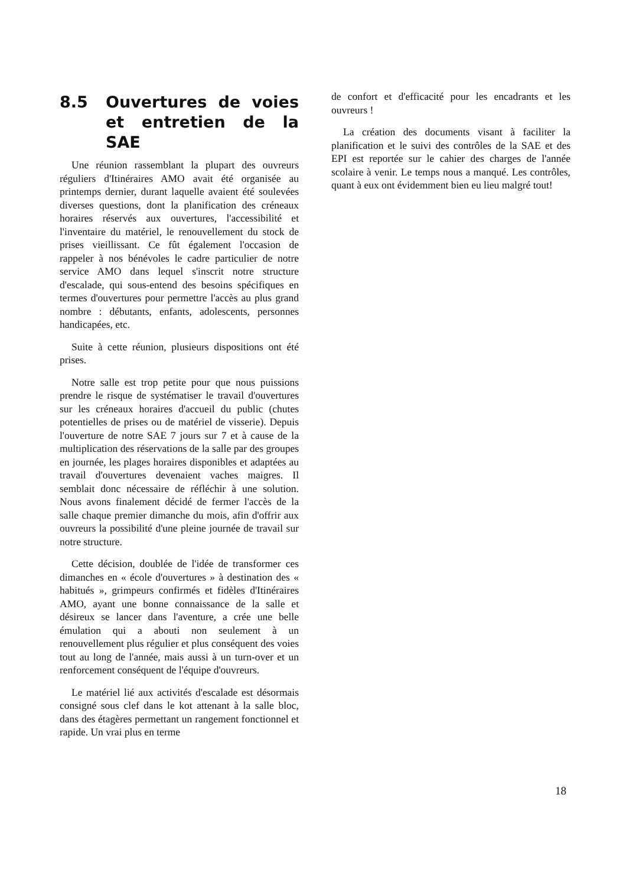8.5 Ouvertures de voies et entretien de la SAE
Une réunion rassemblant la plupart des ouvreurs réguliers d'Itinéraires AMO avait été organisée au printemps dernier, durant laquelle avaient été soulevées diverses questions, dont la planification des créneaux horaires réservés aux ouvertures, l'accessibilité et l'inventaire du matériel, le renouvellement du stock de prises vieillissant. Ce fût également l'occasion de rappeler à nos bénévoles le cadre particulier de notre service AMO dans lequel s'inscrit notre structure d'escalade, qui sous-entend des besoins spécifiques en termes d'ouvertures pour permettre l'accès au plus grand nombre : débutants, enfants, adolescents, personnes handicapées, etc.
Suite à cette réunion, plusieurs dispositions ont été prises.
Notre salle est trop petite pour que nous puissions prendre le risque de systématiser le travail d'ouvertures sur les créneaux horaires d'accueil du public (chutes potentielles de prises ou de matériel de visserie). Depuis l'ouverture de notre SAE 7 jours sur 7 et à cause de la multiplication des réservations de la salle par des groupes en journée, les plages horaires disponibles et adaptées au travail d'ouvertures devenaient vaches maigres. Il semblait donc nécessaire de réfléchir à une solution. Nous avons finalement décidé de fermer l'accès de la salle chaque premier dimanche du mois, afin d'offrir aux ouvreurs la possibilité d'une pleine journée de travail sur notre structure.
Cette décision, doublée de l'idée de transformer ces dimanches en « école d'ouvertures » à destination des « habitués », grimpeurs confirmés et fidèles d'Itinéraires AMO, ayant une bonne connaissance de la salle et désireux se lancer dans l'aventure, a crée une belle émulation qui a abouti non seulement à un renouvellement plus régulier et plus conséquent des voies tout au long de l'année, mais aussi à un turn-over et un renforcement conséquent de l'équipe d'ouvreurs.
Le matériel lié aux activités d'escalade est désormais consigné sous clef dans le kot attenant à la salle bloc, dans des étagères permettant un rangement fonctionnel et rapide. Un vrai plus en terme
de confort et d'efficacité pour les encadrants et les ouvreurs !
La création des documents visant à faciliter la planification et le suivi des contrôles de la SAE et des EPI est reportée sur le cahier des charges de l'année scolaire à venir. Le temps nous a manqué. Les contrôles, quant à eux ont évidemment bien eu lieu malgré tout!
18